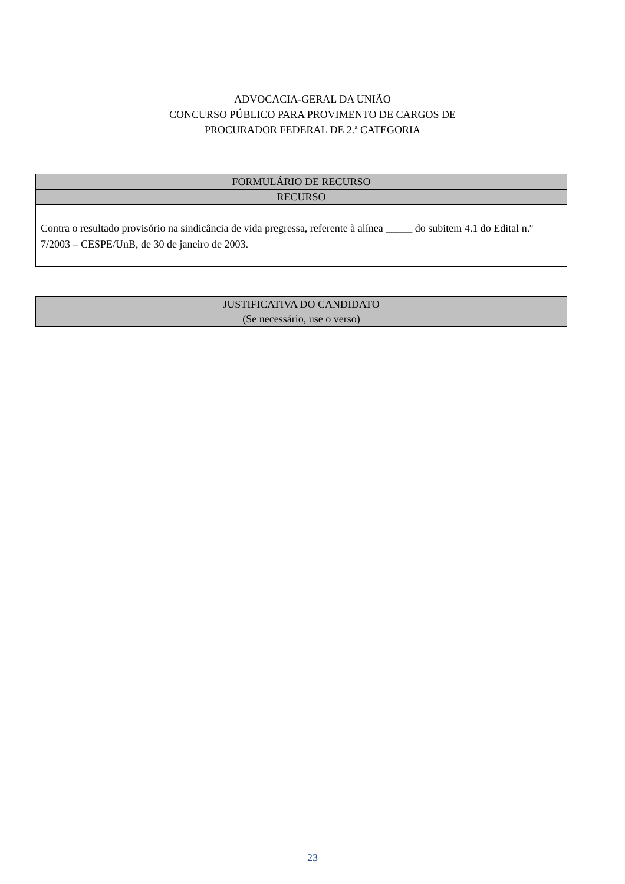ADVOCACIA-GERAL DA UNIÃO
CONCURSO PÚBLICO PARA PROVIMENTO DE CARGOS DE
PROCURADOR FEDERAL DE 2.ª CATEGORIA
FORMULÁRIO DE RECURSO
RECURSO
Contra o resultado provisório na sindicância de vida pregressa, referente à alínea _____ do subitem 4.1 do Edital n.º 7/2003 – CESPE/UnB, de 30 de janeiro de 2003.
JUSTIFICATIVA DO CANDIDATO
(Se necessário, use o verso)
23